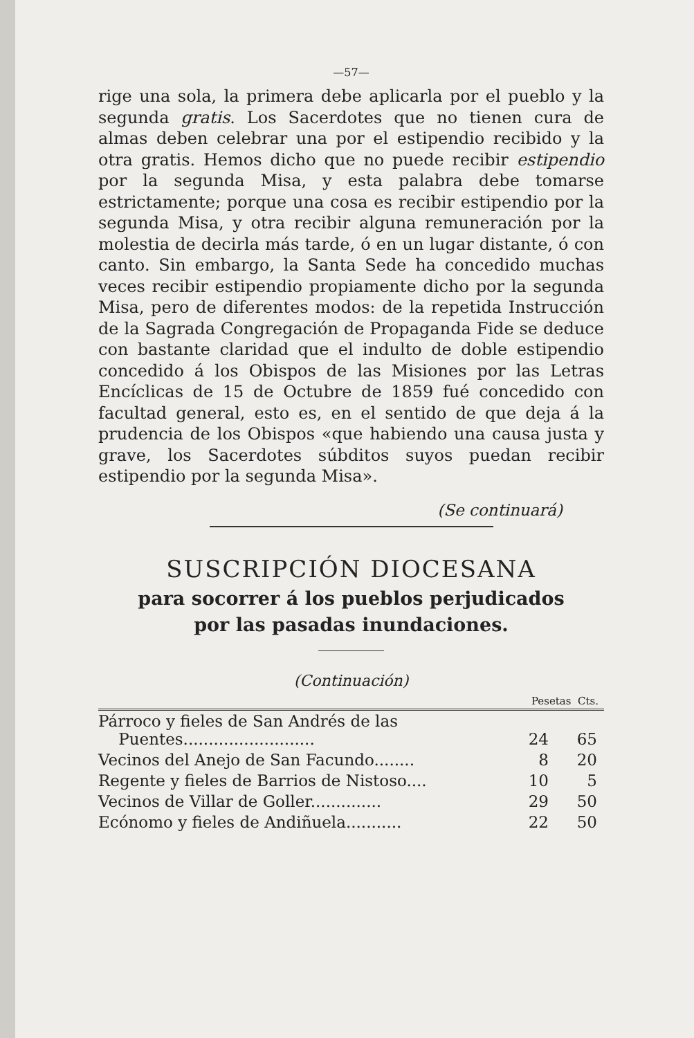—57—
rige una sola, la primera debe aplicarla por el pueblo y la segunda gratis. Los Sacerdotes que no tienen cura de almas deben celebrar una por el estipendio recibido y la otra gratis. Hemos dicho que no puede recibir estipendio por la segunda Misa, y esta palabra debe tomarse estrictamente; porque una cosa es recibir estipendio por la segunda Misa, y otra recibir alguna remuneración por la molestia de decirla más tarde, ó en un lugar distante, ó con canto. Sin embargo, la Santa Sede ha concedido muchas veces recibir estipendio propiamente dicho por la segunda Misa, pero de diferentes modos: de la repetida Instrucción de la Sagrada Congregación de Propaganda Fide se deduce con bastante claridad que el indulto de doble estipendio concedido á los Obispos de las Misiones por las Letras Encíclicas de 15 de Octubre de 1859 fué concedido con facultad general, esto es, en el sentido de que deja á la prudencia de los Obispos «que habiendo una causa justa y grave, los Sacerdotes súbditos suyos puedan recibir estipendio por la segunda Misa».
(Se continuará)
SUSCRIPCIÓN DIOCESANA
para socorrer á los pueblos perjudicados
por las pasadas inundaciones.
(Continuación)
| | Pesetas Cts. | |
| --- | --- | --- |
| Párroco y fieles de San Andrés de las Puentes.......................... | 24 | 65 |
| Vecinos del Anejo de San Facundo........ | 8 | 20 |
| Regente y fieles de Barrios de Nistoso.... | 10 | 5 |
| Vecinos de Villar de Goller.............. | 29 | 50 |
| Ecónomo y fieles de Andiñuela........... | 22 | 50 |